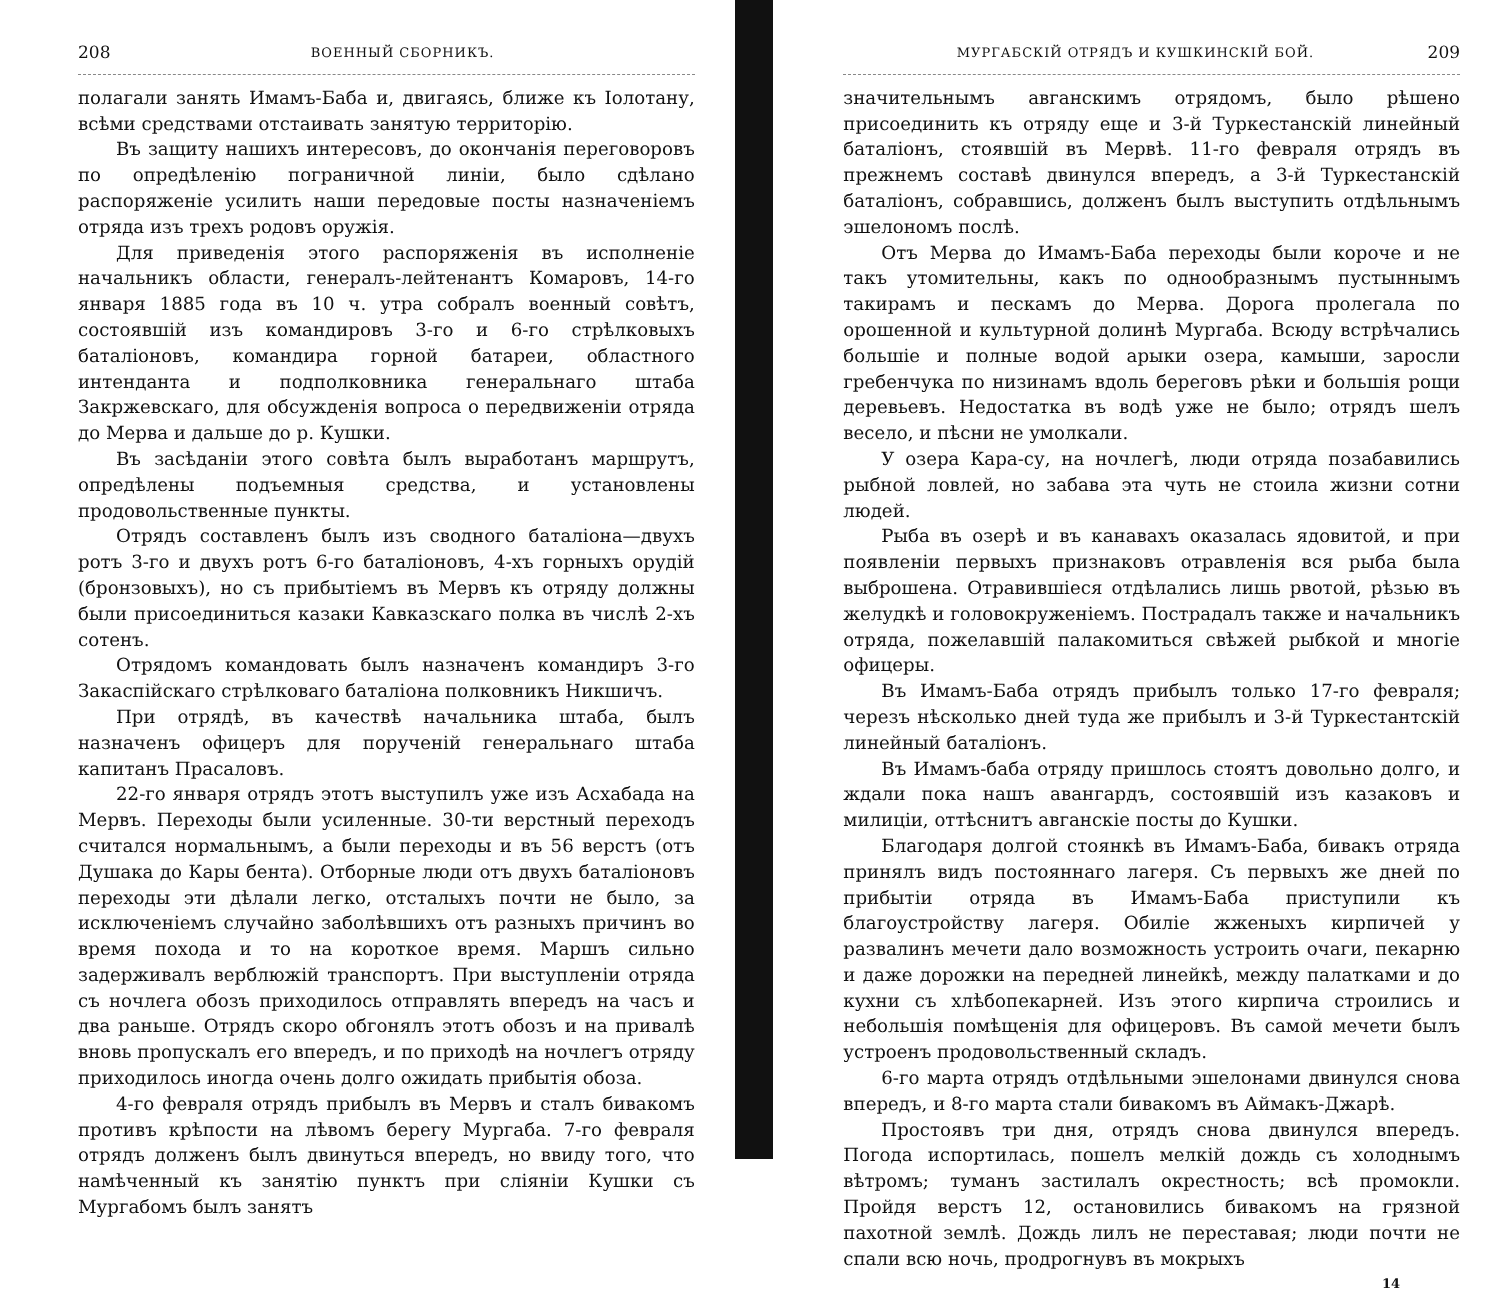208 ВОЕННЫЙ СБОРНИКЪ.
полагали занять Имамъ-Баба и, двигаясь, ближе къ Іолотану, всѣми средствами отстаивать занятую территорію.
Въ защиту нашихъ интересовъ, до окончанія переговоровъ по опредѣленію пограничной линіи, было сдѣлано распоряженіе усилить наши передовые посты назначеніемъ отряда изъ трехъ родовъ оружія.
Для приведенія этого распоряженія въ исполненіе начальникъ области, генералъ-лейтенантъ Комаровъ, 14-го января 1885 года въ 10 ч. утра собралъ военный совѣтъ, состоявшій изъ командировъ 3-го и 6-го стрѣлковыхъ баталіоновъ, командира горной батареи, областного интенданта и подполковника генеральнаго штаба Закржевскаго, для обсужденія вопроса о передвиженіи отряда до Мерва и дальше до р. Кушки.
Въ засѣданіи этого совѣта былъ выработанъ маршрутъ, опредѣлены подъемныя средства, и установлены продовольственные пункты.
Отрядъ составленъ былъ изъ сводного баталіона—двухъ ротъ 3-го и двухъ ротъ 6-го баталіоновъ, 4-хъ горныхъ орудій (бронзовыхъ), но съ прибытіемъ въ Мервъ къ отряду должны были присоединиться казаки Кавказскаго полка въ числѣ 2-хъ сотенъ.
Отрядомъ командовать былъ назначенъ командиръ 3-го Закаспійскаго стрѣлковаго баталіона полковникъ Никшичъ.
При отрядѣ, въ качествѣ начальника штаба, былъ назначенъ офицеръ для порученій генеральнаго штаба капитанъ Прасаловъ.
22-го января отрядъ этотъ выступилъ уже изъ Асхабада на Мервъ. Переходы были усиленные. 30-ти верстный переходъ считался нормальнымъ, а были переходы и въ 56 верстъ (отъ Душака до Кары бента). Отборные люди отъ двухъ баталіоновъ переходы эти дѣлали легко, отсталыхъ почти не было, за исключеніемъ случайно заболѣвшихъ отъ разныхъ причинъ во время похода и то на короткое время. Маршъ сильно задерживалъ верблюжій транспортъ. При выступленіи отряда съ ночлега обозъ приходилось отправлять впередъ на часъ и два раньше. Отрядъ скоро обгонялъ этотъ обозъ и на привалѣ вновь пропускалъ его впередъ, и по приходѣ на ночлегъ отряду приходилось иногда очень долго ожидать прибытія обоза.
4-го февраля отрядъ прибылъ въ Мервъ и сталъ бивакомъ противъ крѣпости на лѣвомъ берегу Мургаба. 7-го февраля отрядъ долженъ былъ двинуться впередъ, но ввиду того, что намѣченный къ занятію пунктъ при сліяніи Кушки съ Мургабомъ былъ занятъ
МУРГАБСКІЙ ОТРЯДЪ И КУШКИНСКІЙ БОЙ. 209
значительнымъ авганскимъ отрядомъ, было рѣшено присоединить къ отряду еще и 3-й Туркестанскій линейный баталіонъ, стоявшій въ Мервѣ. 11-го февраля отрядъ въ прежнемъ составѣ двинулся впередъ, а 3-й Туркестанскій баталіонъ, собравшись, долженъ былъ выступить отдѣльнымъ эшелономъ послѣ.
Отъ Мерва до Имамъ-Баба переходы были короче и не такъ утомительны, какъ по однообразнымъ пустыннымъ такирамъ и пескамъ до Мерва. Дорога пролегала по орошенной и культурной долинѣ Мургаба. Всюду встрѣчались большіе и полные водой арыки озера, камыши, заросли гребенчука по низинамъ вдоль береговъ рѣки и большія рощи деревьевъ. Недостатка въ водѣ уже не было; отрядъ шелъ весело, и пѣсни не умолкали.
У озера Кара-су, на ночлегѣ, люди отряда позабавились рыбной ловлей, но забава эта чуть не стоила жизни сотни людей.
Рыба въ озерѣ и въ канавахъ оказалась ядовитой, и при появленіи первыхъ признаковъ отравленія вся рыба была выброшена. Отравившіеся отдѣлались лишь рвотой, рѣзью въ желудкѣ и головокруженіемъ. Пострадалъ также и начальникъ отряда, пожелавшій палакомиться свѣжей рыбкой и многіе офицеры.
Въ Имамъ-Баба отрядъ прибылъ только 17-го февраля; черезъ нѣсколько дней туда же прибылъ и 3-й Туркестантскій линейный баталіонъ.
Въ Имамъ-баба отряду пришлось стоятъ довольно долго, и ждали пока нашъ авангардъ, состоявшій изъ казаковъ и милиціи, оттѣснитъ авганскіе посты до Кушки.
Благодаря долгой стоянкѣ въ Имамъ-Баба, бивакъ отряда принялъ видъ постояннаго лагеря. Съ первыхъ же дней по прибытіи отряда въ Имамъ-Баба приступили къ благоустройству лагеря. Обиліе жженыхъ кирпичей у развалинъ мечети дало возможность устроить очаги, пекарню и даже дорожки на передней линейкѣ, между палатками и до кухни съ хлѣбопекарней. Изъ этого кирпича строились и небольшія помѣщенія для офицеровъ. Въ самой мечети былъ устроенъ продовольственный складъ.
6-го марта отрядъ отдѣльными эшелонами двинулся снова впередъ, и 8-го марта стали бивакомъ въ Аймакъ-Джарѣ.
Простоявъ три дня, отрядъ снова двинулся впередъ. Погода испортилась, пошелъ мелкій дождь съ холоднымъ вѣтромъ; туманъ застилалъ окрестность; всѣ промокли. Пройдя верстъ 12, остановились бивакомъ на грязной пахотной землѣ. Дождь лилъ не переставая; люди почти не спали всю ночь, продрогнувъ въ мокрыхъ
14